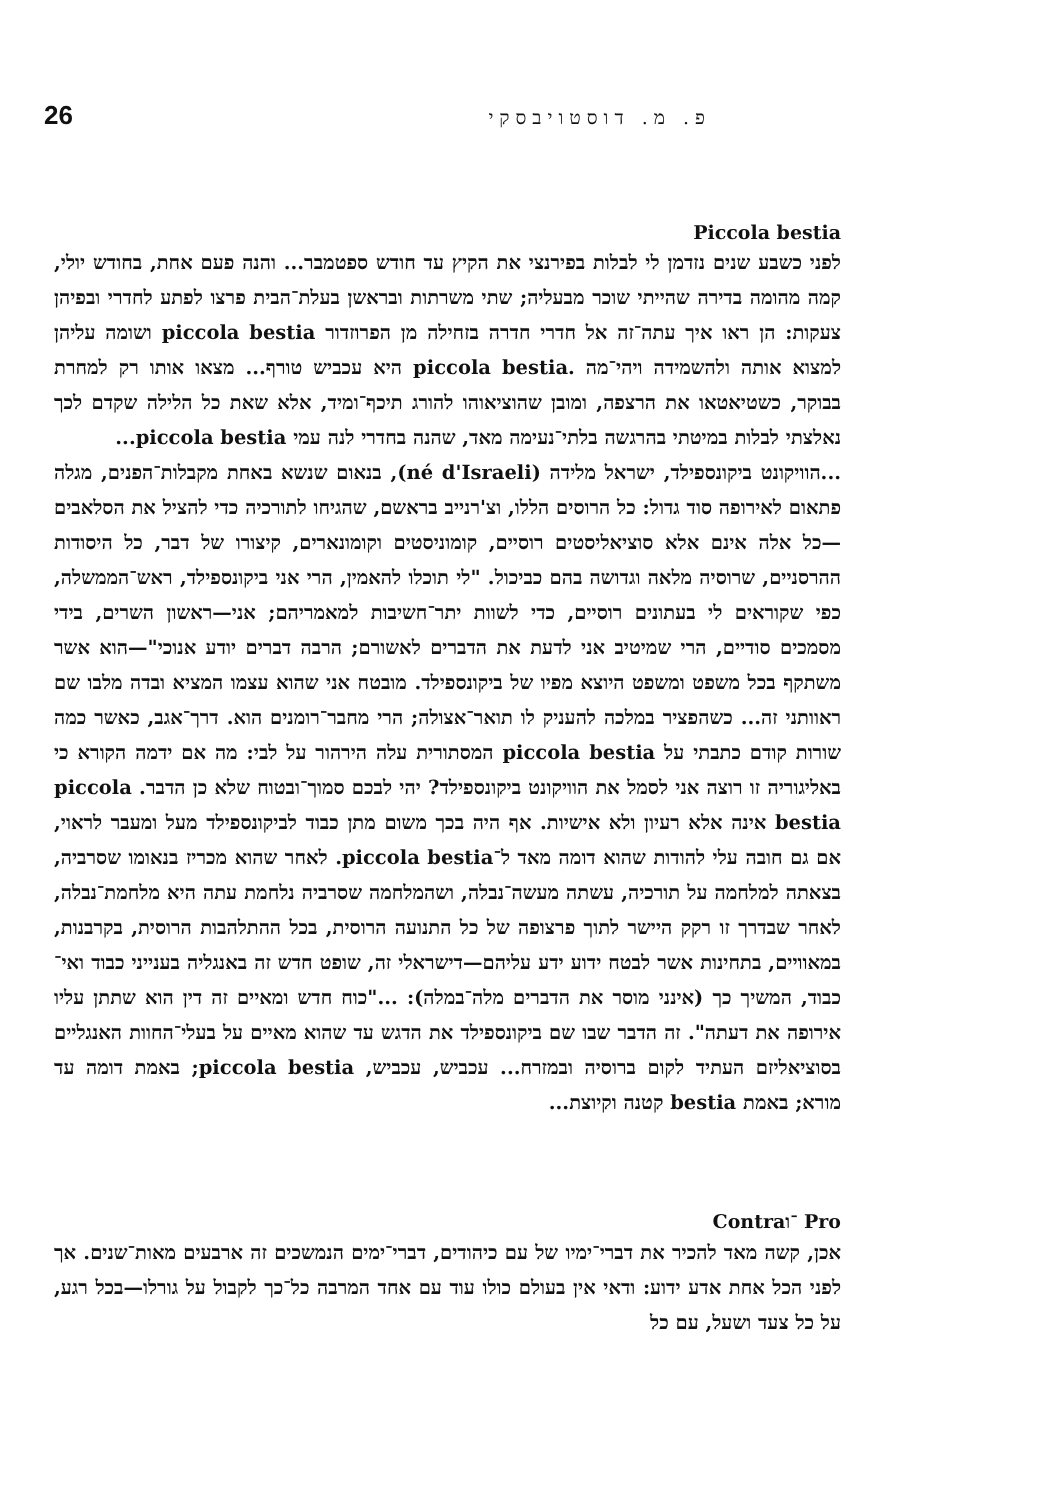פ. מ. דוסטויבסקי 26
Piccola bestia
לפני כשבע שנים נזדמן לי לבלות בפירנצי את הקיץ עד חודש ספטמבר... והנה פעם אחת, בחודש יולי, קמה מהומה בדירה שהייתי שוכר מבעליה; שתי משרתות ובראשן בעלת־הבית פרצו לפתע לחדרי ובפיהן צעקות: הן ראו איך עתה־זה אל חדרי חדרה בזחילה מן הפרוזדור piccola bestia ושומה עליהן למצוא אותה ולהשמידה ויהי־מה .piccola bestia היא עכביש טורף... מצאו אותו רק למחרת בבוקר, כשטיאטאו את הרצפה, ומובן שהוציאוהו להורג תיכף־ומיד, אלא שאת כל הלילה שקדם לכך נאלצתי לבלות במיטתי בהרגשה בלתי־נעימה מאד, שהנה בחדרי לנה עמי piccola bestia...
...הוויקונט ביקונספילד, ישראל מלידה (né d'Israeli), בנאום שנשא באחת מקבלות־הפנים, מגלה פתאום לאירופה סוד גדול: כל הרוסים הללו, וצ'רנייב בראשם, שהגיחו לתורכיה כדי להציל את הסלאבים—כל אלה אינם אלא סוציאליסטים רוסיים, קומוניסטים וקומונארים, קיצורו של דבר, כל היסודות ההרסניים, שרוסיה מלאה וגדושה בהם כביכול. "לי תוכלו להאמין, הרי אני ביקונספילד, ראש־הממשלה, כפי שקוראים לי בעתונים רוסיים, כדי לשוות יתר־חשיבות למאמריהם; אני—ראשון השרים, בידי מסמכים סודיים, הרי שמיטיב אני לדעת את הדברים לאשורם; הרבה דברים יודע אנוכי"—הוא אשר משתקף בכל משפט ומשפט היוצא מפיו של ביקונספילד. מובטח אני שהוא עצמו המציא ובדה מלבו שם ראוותני זה... כשהפציר במלכה להעניק לו תואר־אצולה; הרי מחבר־רומנים הוא. דרך־אגב, כאשר כמה שורות קודם כתבתי על piccola bestia המסתורית עלה הירהור על לבי: מה אם ידמה הקורא כי באליגוריה זו רוצה אני לסמל את הוויקונט ביקונספילד? יהי לבכם סמוך־ובטוח שלא כן הדבר. piccola bestia אינה אלא רעיון ולא אישיות. אף היה בכך משום מתן כבוד לביקונספילד מעל ומעבר לראוי, אם גם חובה עלי להודות שהוא דומה מאד ל־piccola bestia. לאחר שהוא מכריז בנאומו שסרביה, בצאתה למלחמה על תורכיה, עשתה מעשה־נבלה, ושהמלחמה שסרביה נלחמת עתה היא מלחמת־נבלה, לאחר שבדרך זו רקק היישר לתוך פרצופה של כל התנועה הרוסית, בכל ההתלהבות הרוסית, בקרבנות, במאוויים, בתחינות אשר לבטח ידוע ידע עליהם—דישראלי זה, שופט חדש זה באנגליה בענייני כבוד ואי־כבוד, המשיך כך (אינני מוסר את הדברים מלה־במלה): ..."כוח חדש ומאיים זה דין הוא שתתן עליו אירופה את דעתה". זה הדבר שבו שם ביקונספילד את הדגש עד שהוא מאיים על בעלי־החוות האנגליים בסוציאליזם העתיד לקום ברוסיה ובמזרח... עכביש, עכביש, piccola bestia; באמת דומה עד מורא; באמת bestia קטנה וקיוצת...
Contra־ו Pro
אכן, קשה מאד להכיר את דברי־ימיו של עם כיהודים, דברי־ימים הנמשכים זה ארבעים מאות־שנים. אך לפני הכל אחת אדע ידוע: ודאי אין בעולם כולו עוד עם אחד המרבה כל־כך לקבול על גורלו—בכל רגע, על כל צעד ושעל, עם כל